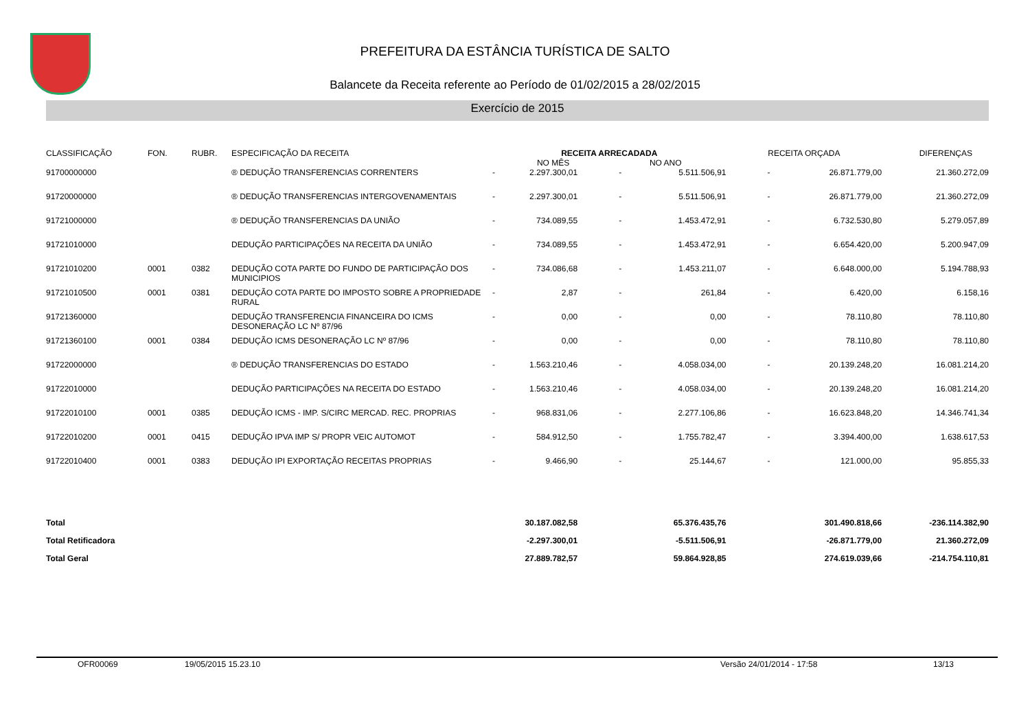PREFEITURA DA ESTÂNCIA TURÍSTICA DE SALTO
Balancete da Receita referente ao Período de 01/02/2015 a 28/02/2015
Exercício de 2015
| CLASSIFICAÇÃO | FON. | RUBR. | ESPECIFICAÇÃO DA RECEITA | RECEITA ARRECADADA NO MÊS NO ANO | | | | RECEITA ORÇADA | | DIFERENÇAS |
| --- | --- | --- | --- | --- | --- | --- | --- | --- | --- | --- |
| 91700000000 | | | ® DEDUÇÃO TRANSFERENCIAS CORRENTERS | - | 2.297.300,01 | - | 5.511.506,91 | - | 26.871.779,00 | 21.360.272,09 |
| 91720000000 | | | ® DEDUÇÃO TRANSFERENCIAS INTERGOVENAMENTAIS | - | 2.297.300,01 | - | 5.511.506,91 | - | 26.871.779,00 | 21.360.272,09 |
| 91721000000 | | | ® DEDUÇÃO TRANSFERENCIAS DA UNIÃO | - | 734.089,55 | - | 1.453.472,91 | - | 6.732.530,80 | 5.279.057,89 |
| 91721010000 | | | DEDUÇÃO PARTICIPAÇÕES NA RECEITA DA UNIÃO | - | 734.089,55 | - | 1.453.472,91 | - | 6.654.420,00 | 5.200.947,09 |
| 91721010200 | 0001 | 0382 | DEDUÇÃO COTA PARTE DO FUNDO DE PARTICIPAÇÃO DOS MUNICIPIOS | - | 734.086,68 | - | 1.453.211,07 | - | 6.648.000,00 | 5.194.788,93 |
| 91721010500 | 0001 | 0381 | DEDUÇÃO COTA PARTE DO IMPOSTO SOBRE A PROPRIEDADE RURAL | - | 2,87 | - | 261,84 | - | 6.420,00 | 6.158,16 |
| 91721360000 | | | DEDUÇÃO TRANSFERENCIA FINANCEIRA DO ICMS DESONERAÇÃO LC Nº 87/96 | - | 0,00 | - | 0,00 | - | 78.110,80 | 78.110,80 |
| 91721360100 | 0001 | 0384 | DEDUÇÃO ICMS DESONERAÇÃO LC Nº 87/96 | - | 0,00 | - | 0,00 | - | 78.110,80 | 78.110,80 |
| 91722000000 | | | ® DEDUÇÃO TRANSFERENCIAS DO ESTADO | - | 1.563.210,46 | - | 4.058.034,00 | - | 20.139.248,20 | 16.081.214,20 |
| 91722010000 | | | DEDUÇÃO PARTICIPAÇÕES NA RECEITA DO ESTADO | - | 1.563.210,46 | - | 4.058.034,00 | - | 20.139.248,20 | 16.081.214,20 |
| 91722010100 | 0001 | 0385 | DEDUÇÃO ICMS - IMP. S/CIRC MERCAD. REC. PROPRIAS | - | 968.831,06 | - | 2.277.106,86 | - | 16.623.848,20 | 14.346.741,34 |
| 91722010200 | 0001 | 0415 | DEDUÇÃO IPVA IMP S/ PROPR VEIC AUTOMOT | - | 584.912,50 | - | 1.755.782,47 | - | 3.394.400,00 | 1.638.617,53 |
| 91722010400 | 0001 | 0383 | DEDUÇÃO IPI EXPORTAÇÃO RECEITAS PROPRIAS | - | 9.466,90 | - | 25.144,67 | - | 121.000,00 | 95.855,33 |
| Total | | | | | 30.187.082,58 | | 65.376.435,76 | | 301.490.818,66 | -236.114.382,90 |
| Total Retificadora | | | | | -2.297.300,01 | | -5.511.506,91 | | -26.871.779,00 | 21.360.272,09 |
| Total Geral | | | | | 27.889.782,57 | | 59.864.928,85 | | 274.619.039,66 | -214.754.110,81 |
OFR00069 19/05/2015 15.23.10 Versão 24/01/2014 - 17:58 13/13